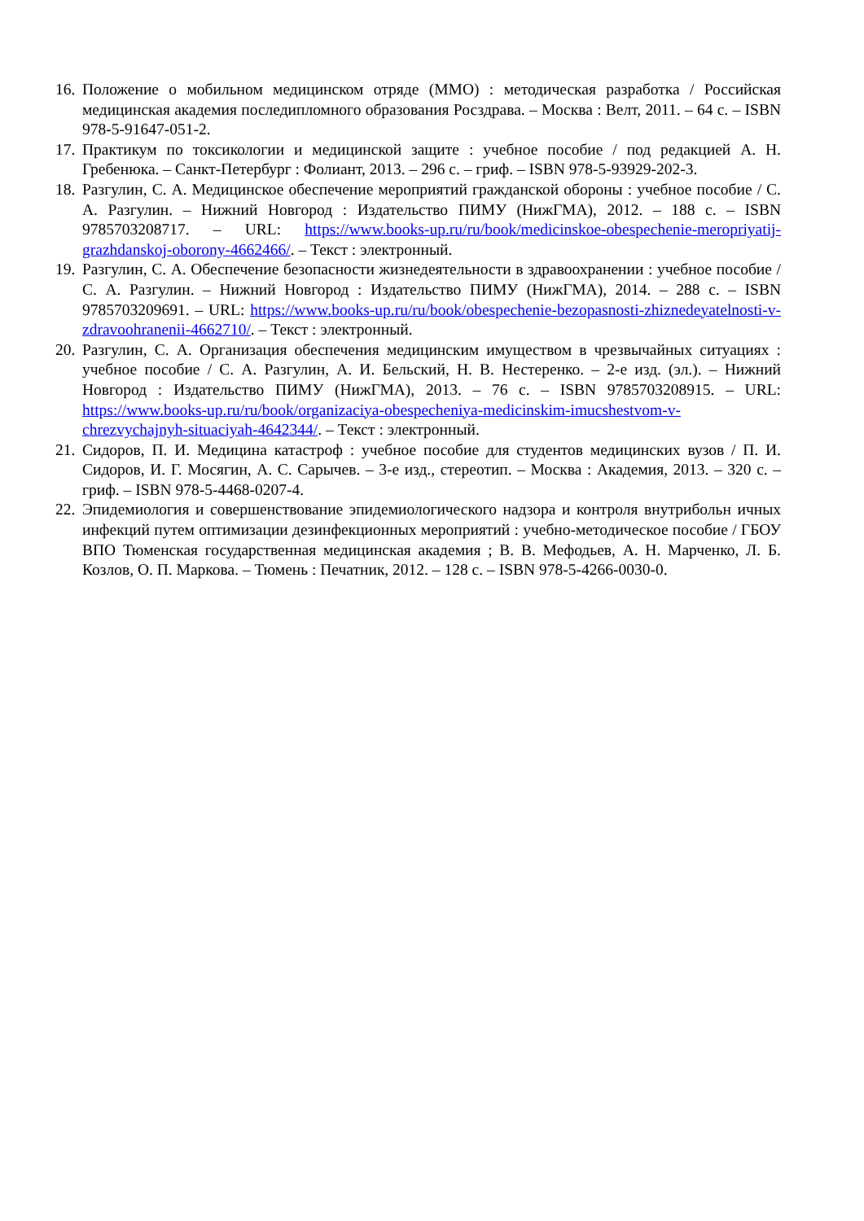16. Положение о мобильном медицинском отряде (ММО) : методическая разработка / Российская медицинская академия последипломного образования Росздрава. – Москва : Велт, 2011. – 64 с. – ISBN 978-5-91647-051-2.
17. Практикум по токсикологии и медицинской защите : учебное пособие / под редакцией А. Н. Гребенюка. – Санкт-Петербург : Фолиант, 2013. – 296 с. – гриф. – ISBN 978-5-93929-202-3.
18. Разгулин, С. А. Медицинское обеспечение мероприятий гражданской обороны : учебное пособие / С. А. Разгулин. – Нижний Новгород : Издательство ПИМУ (НижГМА), 2012. – 188 с. – ISBN 9785703208717. – URL: https://www.books-up.ru/ru/book/medicinskoe-obespechenie-meropriyatij-grazhdanskoj-oborony-4662466/. – Текст : электронный.
19. Разгулин, С. А. Обеспечение безопасности жизнедеятельности в здравоохранении : учебное пособие / С. А. Разгулин. – Нижний Новгород : Издательство ПИМУ (НижГМА), 2014. – 288 с. – ISBN 9785703209691. – URL: https://www.books-up.ru/ru/book/obespechenie-bezopasnosti-zhiznedeyatelnosti-v-zdravoohranenii-4662710/. – Текст : электронный.
20. Разгулин, С. А. Организация обеспечения медицинским имуществом в чрезвычайных ситуациях : учебное пособие / С. А. Разгулин, А. И. Бельский, Н. В. Нестеренко. – 2-е изд. (эл.). – Нижний Новгород : Издательство ПИМУ (НижГМА), 2013. – 76 с. – ISBN 9785703208915. – URL: https://www.books-up.ru/ru/book/organizaciya-obespecheniya-medicinskim-imucshestvom-v-chrezvychajnyh-situaciyah-4642344/. – Текст : электронный.
21. Сидоров, П. И. Медицина катастроф : учебное пособие для студентов медицинских вузов / П. И. Сидоров, И. Г. Мосягин, А. С. Сарычев. – 3-е изд., стереотип. – Москва : Академия, 2013. – 320 с. – гриф. – ISBN 978-5-4468-0207-4.
22. Эпидемиология и совершенствование эпидемиологического надзора и контроля внутрибольн ичных инфекций путем оптимизации дезинфекционных мероприятий : учебно-методическое пособие / ГБОУ ВПО Тюменская государственная медицинская академия ; В. В. Мефодьев, А. Н. Марченко, Л. Б. Козлов, О. П. Маркова. – Тюмень : Печатник, 2012. – 128 с. – ISBN 978-5-4266-0030-0.